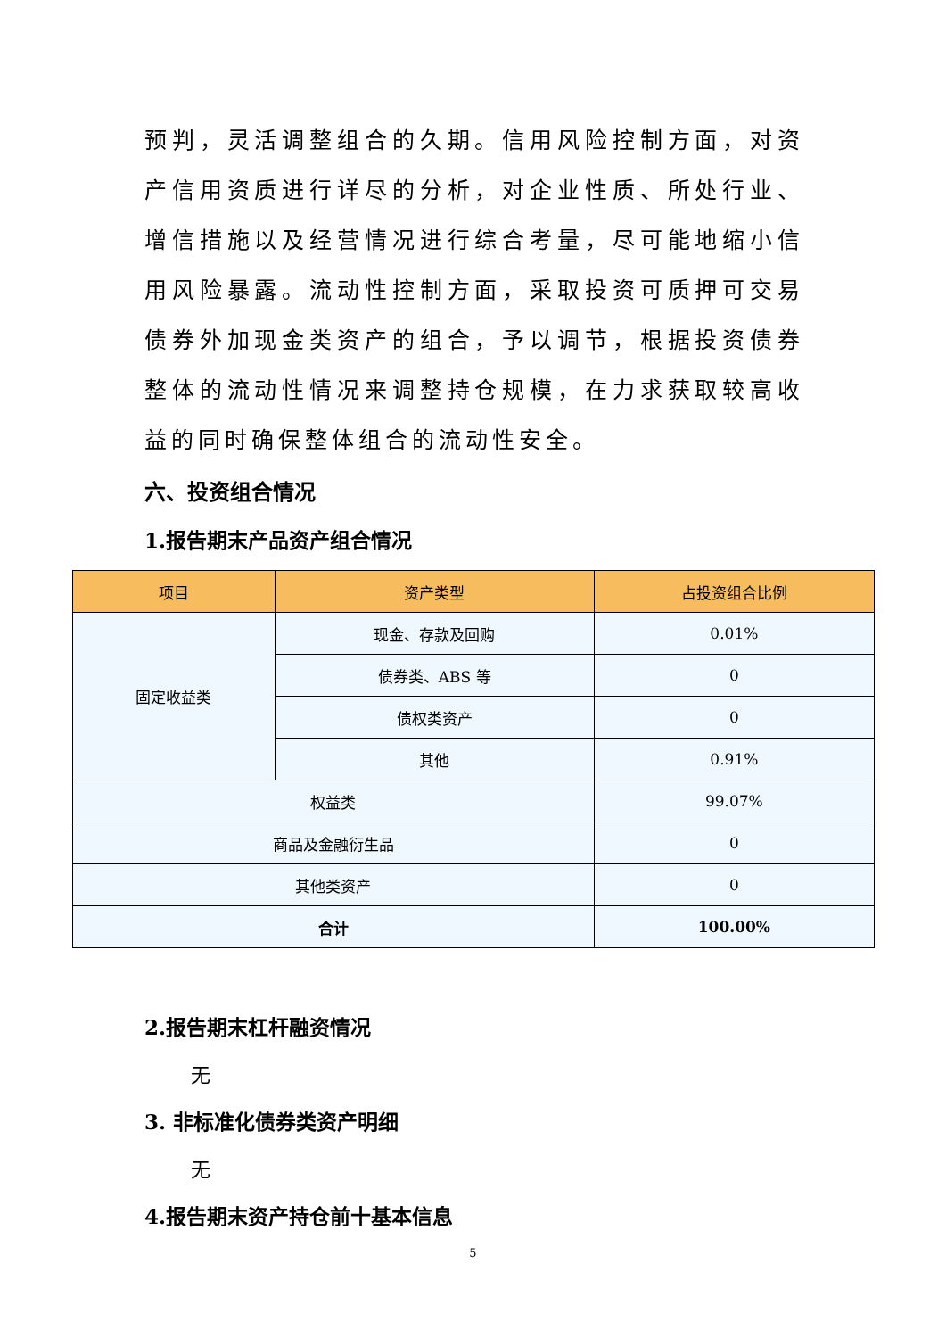预判，灵活调整组合的久期。信用风险控制方面，对资产信用资质进行详尽的分析，对企业性质、所处行业、增信措施以及经营情况进行综合考量，尽可能地缩小信用风险暴露。流动性控制方面，采取投资可质押可交易债券外加现金类资产的组合，予以调节，根据投资债券整体的流动性情况来调整持仓规模，在力求获取较高收益的同时确保整体组合的流动性安全。
六、投资组合情况
1.报告期末产品资产组合情况
| 项目 | 资产类型 | 占投资组合比例 |
| --- | --- | --- |
| 固定收益类 | 现金、存款及回购 | 0.01% |
| | 债券类、ABS 等 | 0 |
| | 债权类资产 | 0 |
| | 其他 | 0.91% |
| 权益类 | | 99.07% |
| 商品及金融衍生品 | | 0 |
| 其他类资产 | | 0 |
| 合计 | | 100.00% |
2.报告期末杠杆融资情况
无
3. 非标准化债券类资产明细
无
4.报告期末资产持仓前十基本信息
5